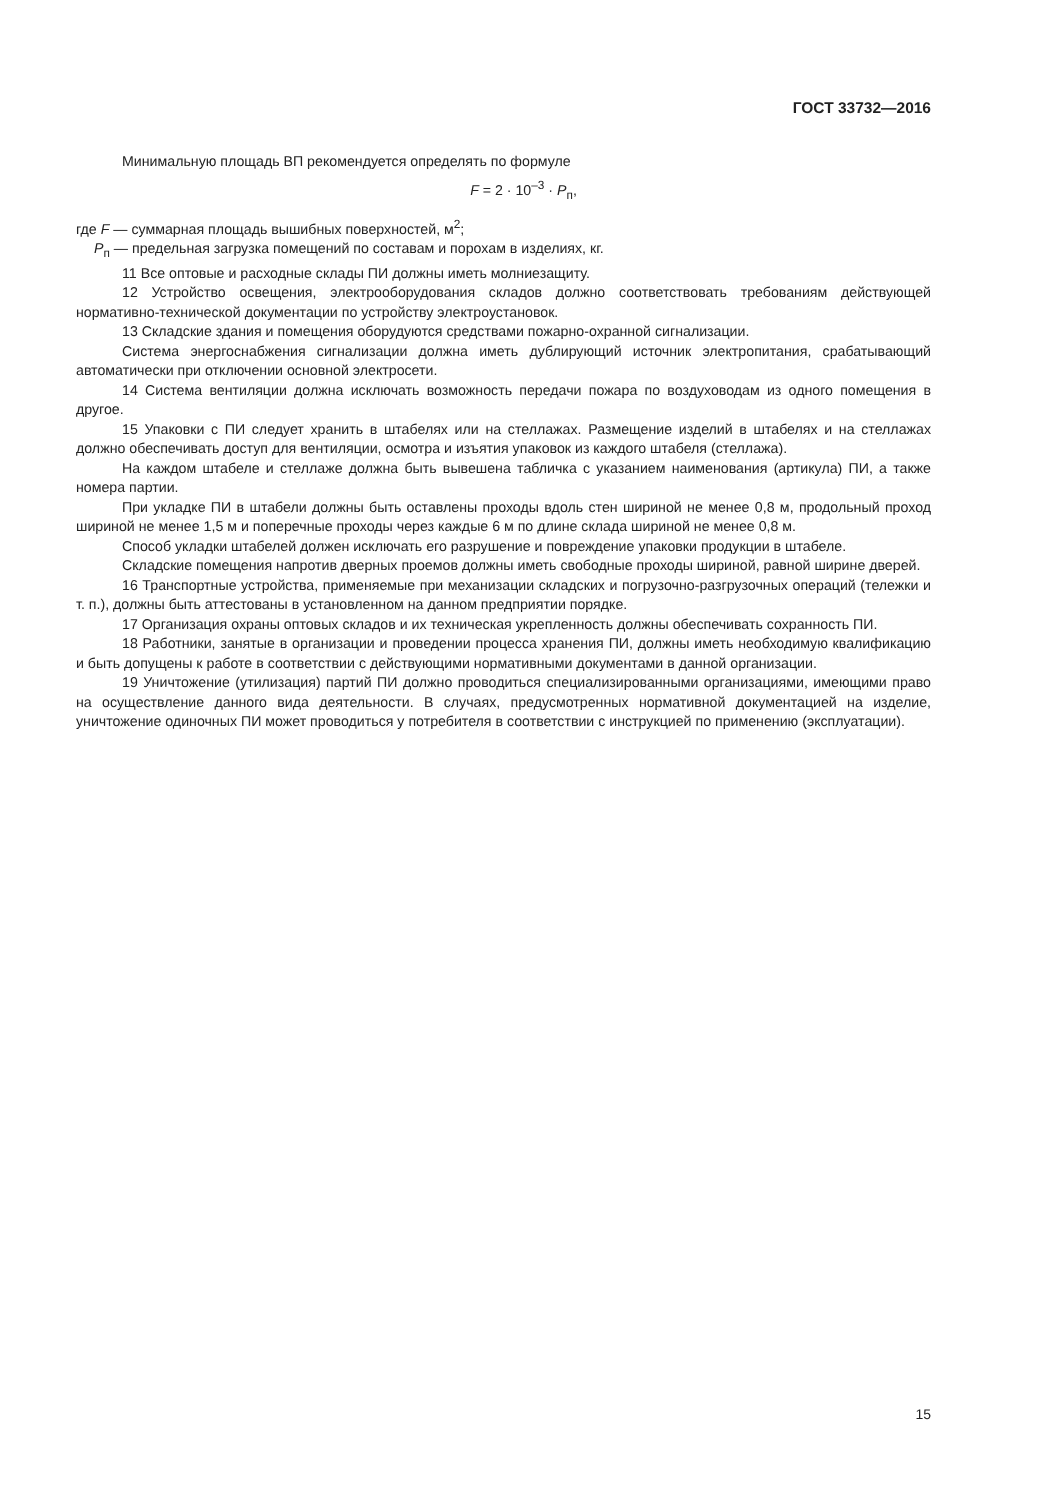ГОСТ 33732—2016
Минимальную площадь ВП рекомендуется определять по формуле
F = 2 · 10<sup>–3</sup> · P<sub>п</sub>,
где F — суммарная площадь вышибных поверхностей, м<sup>2</sup>;
P<sub>п</sub> — предельная загрузка помещений по составам и порохам в изделиях, кг.
11 Все оптовые и расходные склады ПИ должны иметь молниезащиту.
12 Устройство освещения, электрооборудования складов должно соответствовать требованиям действующей нормативно-технической документации по устройству электроустановок.
13 Складские здания и помещения оборудуются средствами пожарно-охранной сигнализации.
Система энергоснабжения сигнализации должна иметь дублирующий источник электропитания, срабатывающий автоматически при отключении основной электросети.
14 Система вентиляции должна исключать возможность передачи пожара по воздуховодам из одного помещения в другое.
15 Упаковки с ПИ следует хранить в штабелях или на стеллажах. Размещение изделий в штабелях и на стеллажах должно обеспечивать доступ для вентиляции, осмотра и изъятия упаковок из каждого штабеля (стеллажа).
На каждом штабеле и стеллаже должна быть вывешена табличка с указанием наименования (артикула) ПИ, а также номера партии.
При укладке ПИ в штабели должны быть оставлены проходы вдоль стен шириной не менее 0,8 м, продольный проход шириной не менее 1,5 м и поперечные проходы через каждые 6 м по длине склада шириной не менее 0,8 м.
Способ укладки штабелей должен исключать его разрушение и повреждение упаковки продукции в штабеле.
Складские помещения напротив дверных проемов должны иметь свободные проходы шириной, равной ширине дверей.
16 Транспортные устройства, применяемые при механизации складских и погрузочно-разгрузочных операций (тележки и т. п.), должны быть аттестованы в установленном на данном предприятии порядке.
17 Организация охраны оптовых складов и их техническая укрепленность должны обеспечивать сохранность ПИ.
18 Работники, занятые в организации и проведении процесса хранения ПИ, должны иметь необходимую квалификацию и быть допущены к работе в соответствии с действующими нормативными документами в данной организации.
19 Уничтожение (утилизация) партий ПИ должно проводиться специализированными организациями, имеющими право на осуществление данного вида деятельности. В случаях, предусмотренных нормативной документацией на изделие, уничтожение одиночных ПИ может проводиться у потребителя в соответствии с инструкцией по применению (эксплуатации).
15